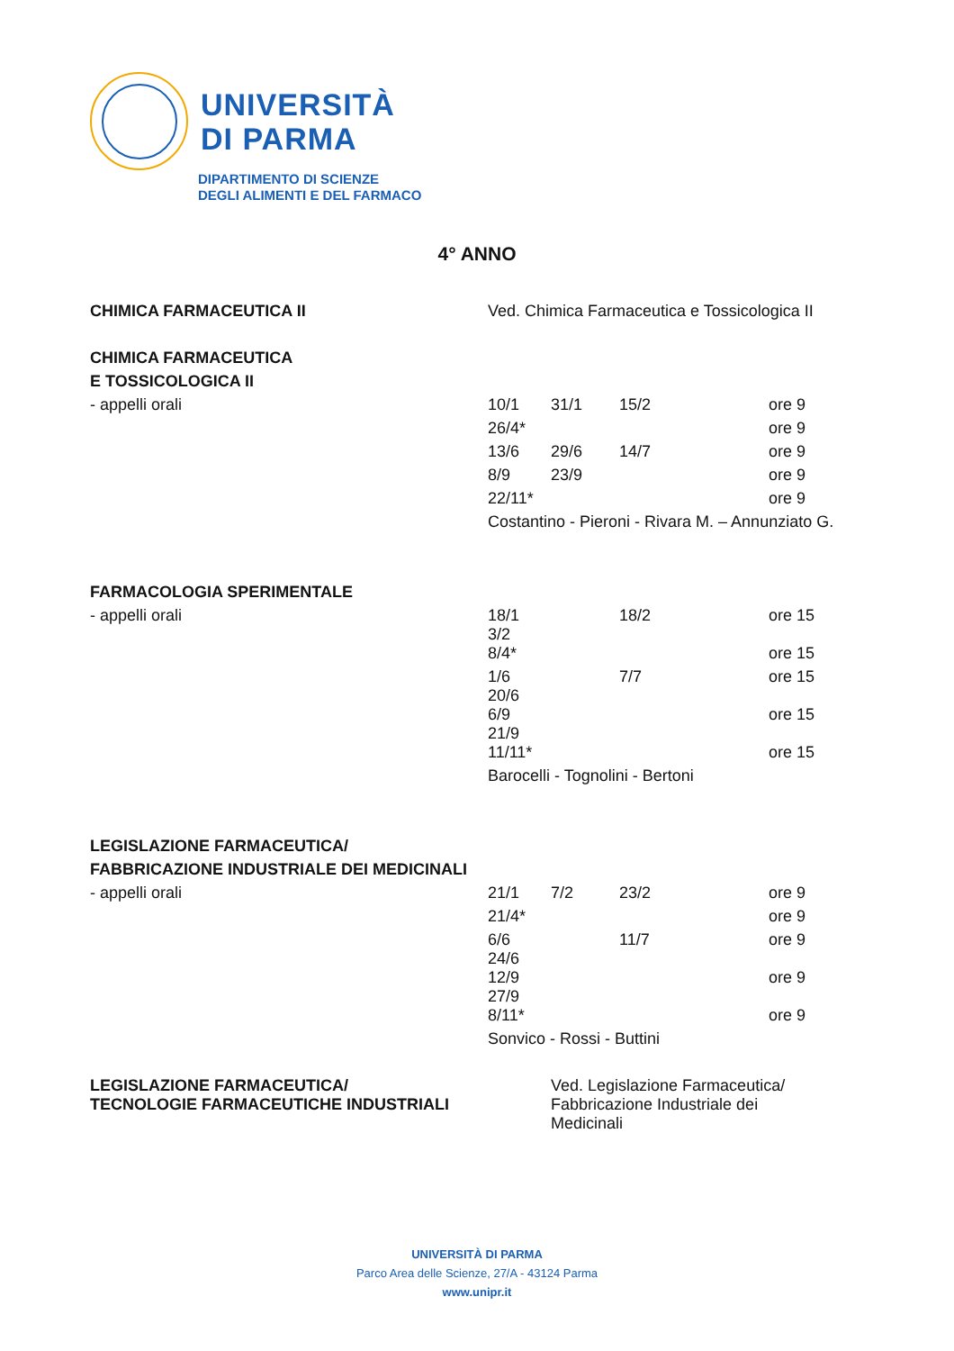UNIVERSITÀ
DI PARMA
DIPARTIMENTO DI SCIENZE
DEGLI ALIMENTI E DEL FARMACO
4° ANNO
| CHIMICA FARMACEUTICA II | Ved. Chimica Farmaceutica e Tossicologica II | | | | |
| CHIMICA FARMACEUTICA | | | | | |
| E TOSSICOLOGICA II | | | | | |
| - appelli orali | 10/1 | 31/1 | 15/2 | | ore 9 |
| | 26/4* | | | | ore 9 |
| | 13/6 | 29/6 | 14/7 | | ore 9 |
| | 8/9 | 23/9 | | | ore 9 |
| | 22/11* | | | | ore 9 |
| | Costantino - Pieroni - Rivara M. – Annunziato G. | | | | |
| FARMACOLOGIA SPERIMENTALE | | | | | |
| - appelli orali | 18/1 3/2 | | 18/2 | | ore 15 |
| | 8/4* | | | | ore 15 |
| | 1/6 20/6 | | 7/7 | | ore 15 |
| | 6/9 21/9 | | | | ore 15 |
| | 11/11* | | | | ore 15 |
| | Barocelli - Tognolini - Bertoni | | | | |
| LEGISLAZIONE FARMACEUTICA/ | | | | | |
| FABBRICAZIONE INDUSTRIALE DEI MEDICINALI | | | | | |
| - appelli orali | 21/1 | 7/2 | 23/2 | | ore 9 |
| | 21/4* | | | | ore 9 |
| | 6/6 24/6 | | 11/7 | | ore 9 |
| | 12/9 27/9 | | | | ore 9 |
| | 8/11* | | | | ore 9 |
| | Sonvico - Rossi - Buttini | | | | |
| LEGISLAZIONE FARMACEUTICA/ TECNOLOGIE FARMACEUTICHE INDUSTRIALI | | Ved. Legislazione Farmaceutica/ Fabbricazione Industriale dei Medicinali | | | |
UNIVERSITÀ DI PARMA
Parco Area delle Scienze, 27/A - 43124 Parma
www.unipr.it